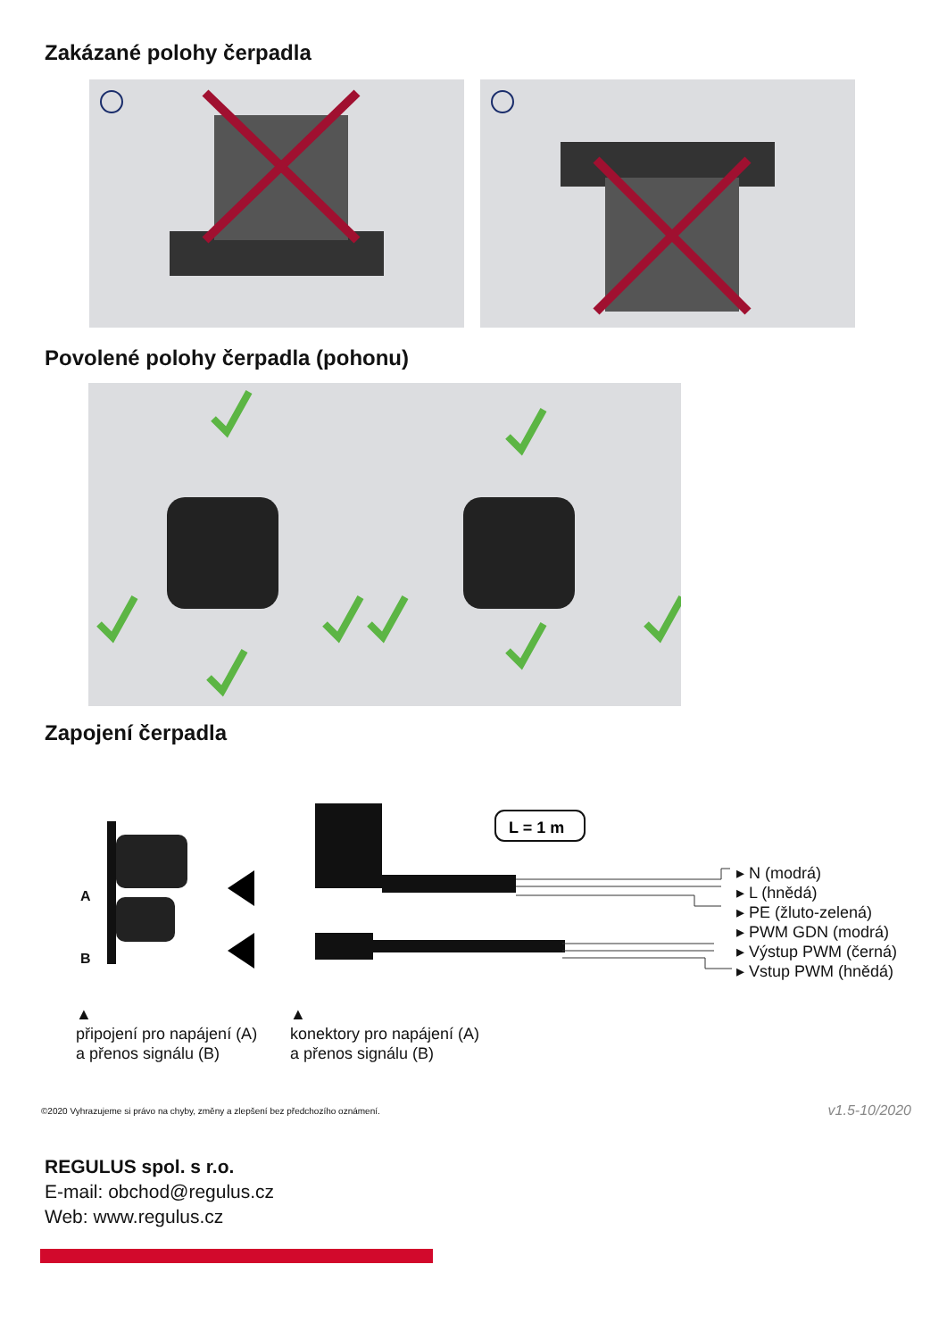Zakázané polohy čerpadla
Povolené polohy čerpadla (pohonu)
Zapojení čerpadla
L = 1 m
A
B
▸ N (modrá)
▸ L (hnědá)
▸ PE (žluto-zelená)
▸ PWM GDN (modrá)
▸ Výstup PWM (černá)
▸ Vstup PWM (hnědá)
▲
připojení pro napájení (A)
a přenos signálu (B)
▲
konektory pro napájení (A)
a přenos signálu (B)
©2020 Vyhrazujeme si právo na chyby, změny a zlepšení bez předchozího oznámení. v1.5-10/2020
REGULUS spol. s r.o.
E-mail: obchod@regulus.cz
Web: www.regulus.cz